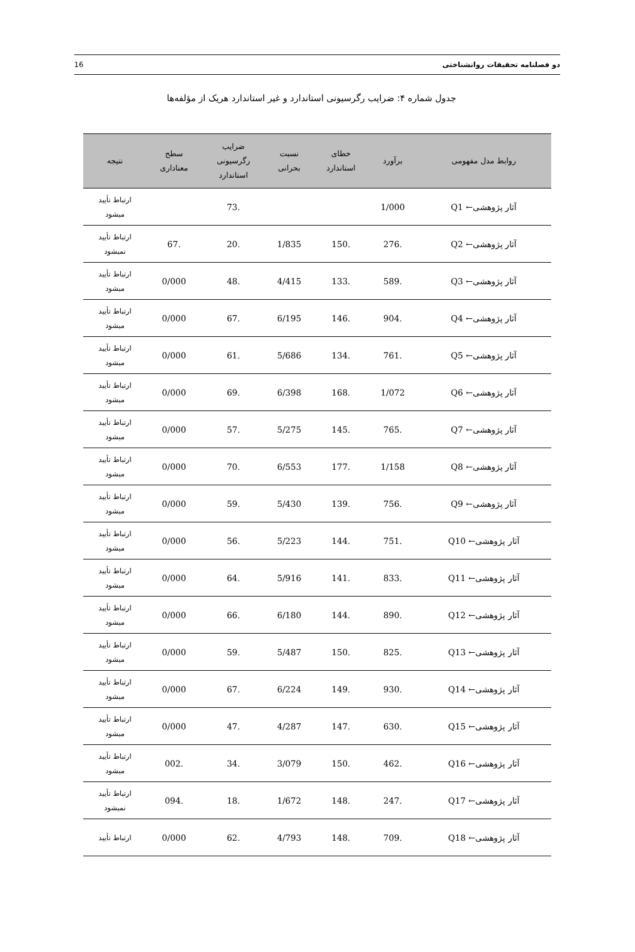دو فصلنامه تحقیقات روانشناختی 16
جدول شماره ۴: ضرایب رگرسیونی استاندارد و غیر استاندارد هریک از مؤلفه‌ها
| روابط مدل مفهومی | برآورد | خطای استاندارد | نسبت بحرانی | ضرایب رگرسیونی استاندارد | سطح معناداری | نتیجه |
| --- | --- | --- | --- | --- | --- | --- |
| آثار پژوهشی← Q1 | 1/000 | | | .73 | | ارتباط تأیید میشود |
| آثار پژوهشی← Q2 | .276 | .150 | 1/835 | .20 | .67 | ارتباط تأیید نمیشود |
| آثار پژوهشی← Q3 | .589 | .133 | 4/415 | .48 | 0/000 | ارتباط تأیید میشود |
| آثار پژوهشی← Q4 | .904 | .146 | 6/195 | .67 | 0/000 | ارتباط تأیید میشود |
| آثار پژوهشی← Q5 | .761 | .134 | 5/686 | .61 | 0/000 | ارتباط تأیید میشود |
| آثار پژوهشی← Q6 | 1/072 | .168 | 6/398 | .69 | 0/000 | ارتباط تأیید میشود |
| آثار پژوهشی← Q7 | .765 | .145 | 5/275 | .57 | 0/000 | ارتباط تأیید میشود |
| آثار پژوهشی← Q8 | 1/158 | .177 | 6/553 | .70 | 0/000 | ارتباط تأیید میشود |
| آثار پژوهشی← Q9 | .756 | .139 | 5/430 | .59 | 0/000 | ارتباط تأیید میشود |
| آثار پژوهشی← Q10 | .751 | .144 | 5/223 | .56 | 0/000 | ارتباط تأیید میشود |
| آثار پژوهشی← Q11 | .833 | .141 | 5/916 | .64 | 0/000 | ارتباط تأیید میشود |
| آثار پژوهشی← Q12 | .890 | .144 | 6/180 | .66 | 0/000 | ارتباط تأیید میشود |
| آثار پژوهشی← Q13 | .825 | .150 | 5/487 | .59 | 0/000 | ارتباط تأیید میشود |
| آثار پژوهشی← Q14 | .930 | .149 | 6/224 | .67 | 0/000 | ارتباط تأیید میشود |
| آثار پژوهشی← Q15 | .630 | .147 | 4/287 | .47 | 0/000 | ارتباط تأیید میشود |
| آثار پژوهشی← Q16 | .462 | .150 | 3/079 | .34 | .002 | ارتباط تأیید میشود |
| آثار پژوهشی← Q17 | .247 | .148 | 1/672 | .18 | .094 | ارتباط تأیید نمیشود |
| آثار پژوهشی← Q18 | .709 | .148 | 4/793 | .62 | 0/000 | ارتباط تأیید |